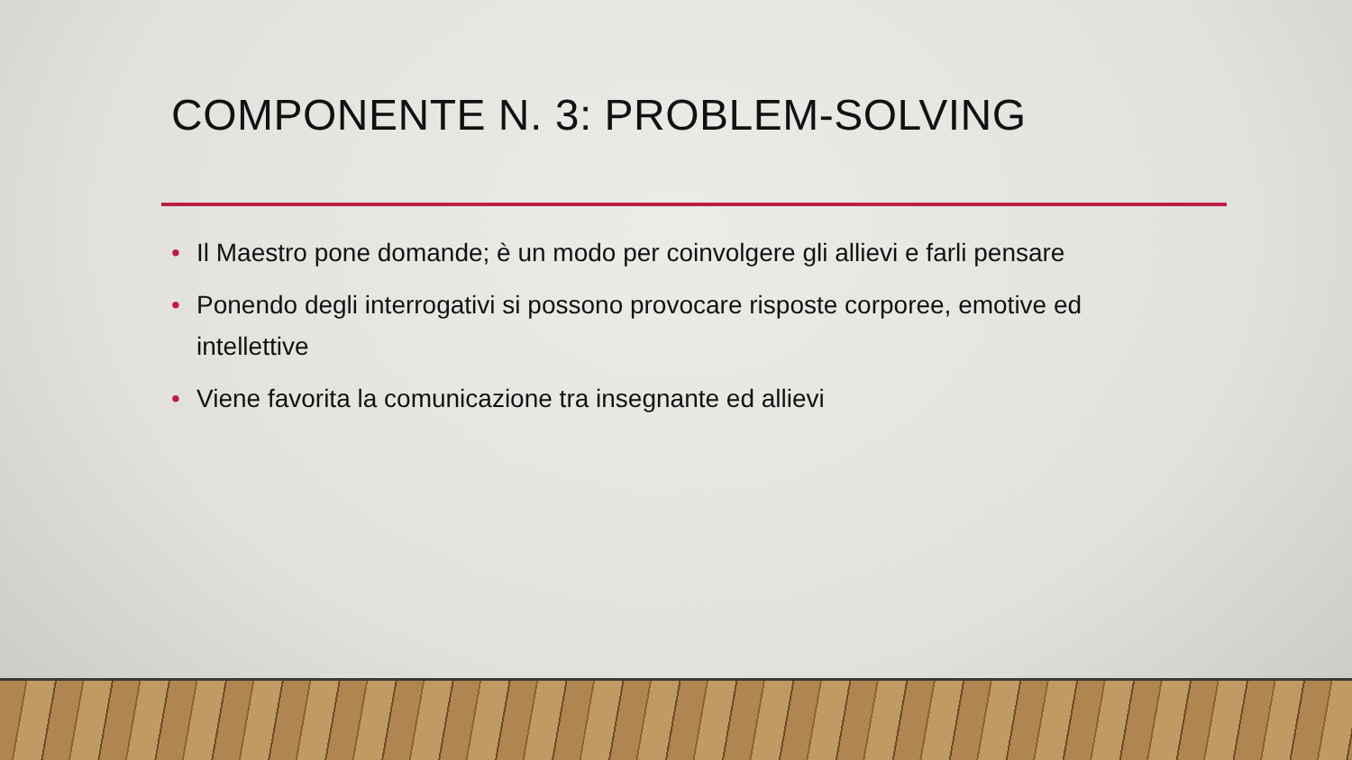COMPONENTE N. 3: PROBLEM-SOLVING
• Il Maestro pone domande; è un modo per coinvolgere gli allievi e farli pensare
• Ponendo degli interrogativi si possono provocare risposte corporee, emotive ed intellettive
• Viene favorita la comunicazione tra insegnante ed allievi